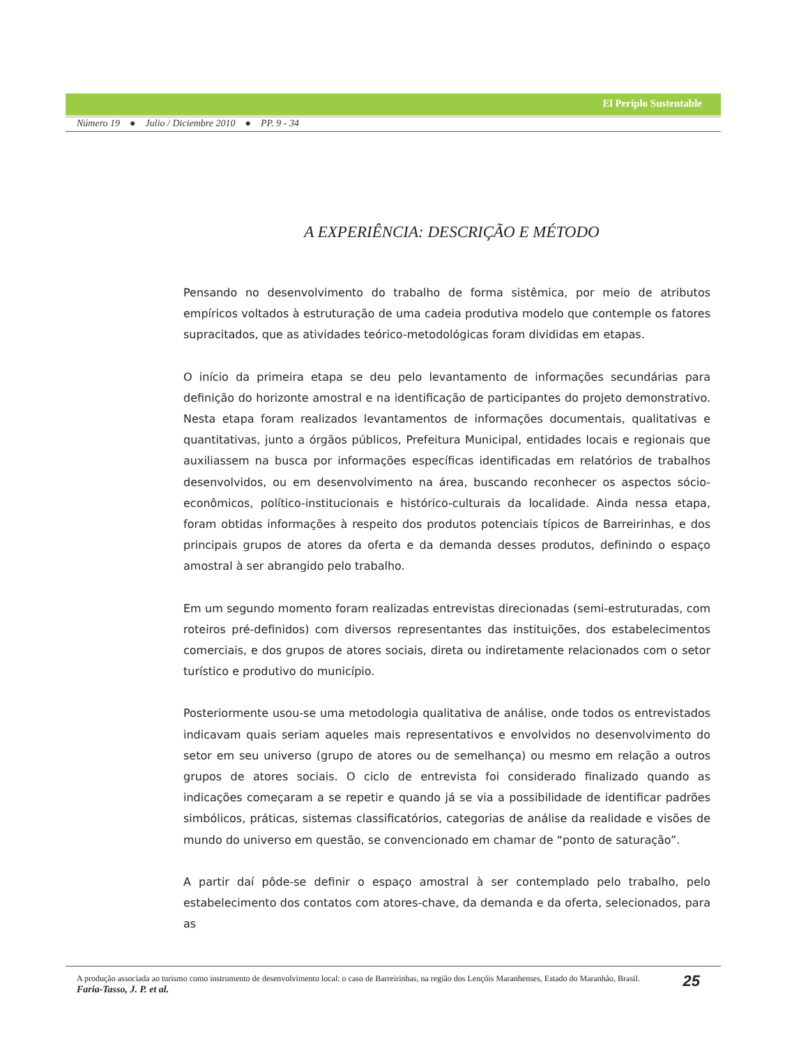El Periplo Sustentable
Número 19 ● Julio / Diciembre 2010 ● PP. 9 - 34
A EXPERIÊNCIA: DESCRIÇÃO E MÉTODO
Pensando no desenvolvimento do trabalho de forma sistêmica, por meio de atributos empíricos voltados à estruturação de uma cadeia produtiva modelo que contemple os fatores supracitados, que as atividades teórico-metodológicas foram divididas em etapas.
O início da primeira etapa se deu pelo levantamento de informações secundárias para definição do horizonte amostral e na identificação de participantes do projeto demonstrativo. Nesta etapa foram realizados levantamentos de informações documentais, qualitativas e quantitativas, junto a órgãos públicos, Prefeitura Municipal, entidades locais e regionais que auxiliassem na busca por informações específicas identificadas em relatórios de trabalhos desenvolvidos, ou em desenvolvimento na área, buscando reconhecer os aspectos sócio-econômicos, político-institucionais e histórico-culturais da localidade. Ainda nessa etapa, foram obtidas informações à respeito dos produtos potenciais típicos de Barreirinhas, e dos principais grupos de atores da oferta e da demanda desses produtos, definindo o espaço amostral à ser abrangido pelo trabalho.
Em um segundo momento foram realizadas entrevistas direcionadas (semi-estruturadas, com roteiros pré-definidos) com diversos representantes das instituições, dos estabelecimentos comerciais, e dos grupos de atores sociais, direta ou indiretamente relacionados com o setor turístico e produtivo do município.
Posteriormente usou-se uma metodologia qualitativa de análise, onde todos os entrevistados indicavam quais seriam aqueles mais representativos e envolvidos no desenvolvimento do setor em seu universo (grupo de atores ou de semelhança) ou mesmo em relação a outros grupos de atores sociais. O ciclo de entrevista foi considerado finalizado quando as indicações começaram a se repetir e quando já se via a possibilidade de identificar padrões simbólicos, práticas, sistemas classificatórios, categorias de análise da realidade e visões de mundo do universo em questão, se convencionado em chamar de “ponto de saturação”.
A partir daí pôde-se definir o espaço amostral à ser contemplado pelo trabalho, pelo estabelecimento dos contatos com atores-chave, da demanda e da oferta, selecionados, para as
A produção associada ao turismo como instrumento de desenvolvimento local: o caso de Barreirinhas, na região dos Lençóis Maranhenses, Estado do Maranhão, Brasil.
Faria-Tasso, J. P. et al.
25